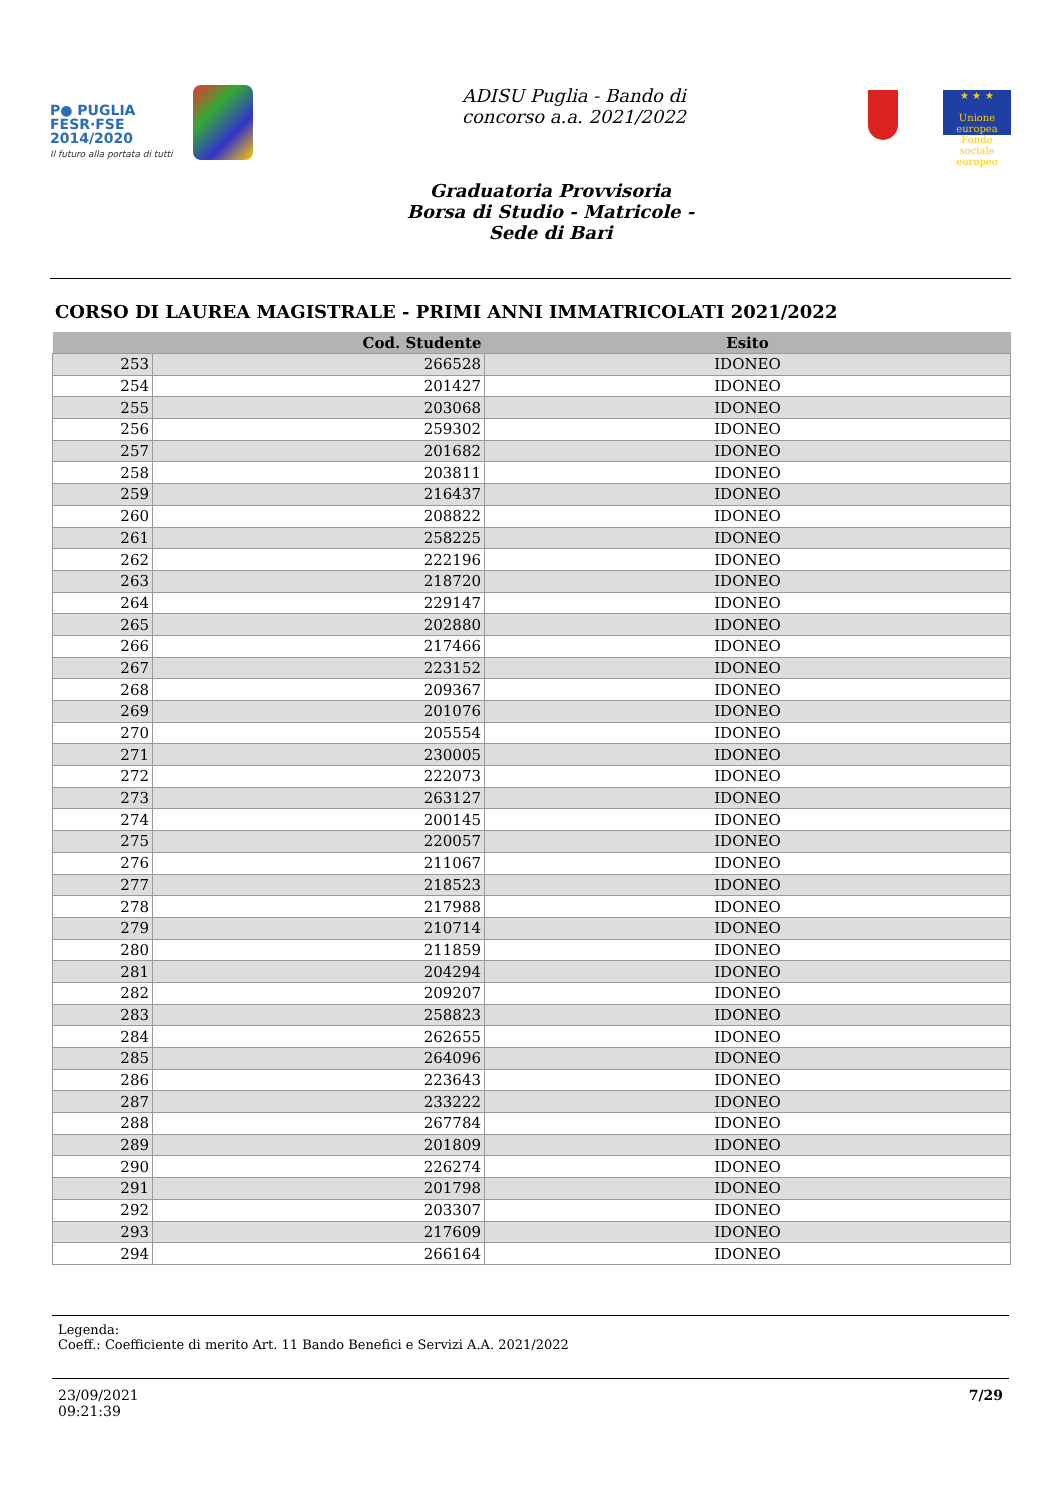P● PUGLIA
FESR·FSE
2014/2020
Il futuro alla portata di tutti
ADISU Puglia - Bando di
concorso a.a. 2021/2022
★ ★ ★
Unione europea Fondo sociale europeo
Graduatoria Provvisoria
Borsa di Studio - Matricole -
Sede di Bari
CORSO DI LAUREA MAGISTRALE - PRIMI ANNI IMMATRICOLATI 2021/2022
| | Cod. Studente | Esito |
| --- | --- | --- |
| 253 | 266528 | IDONEO |
| 254 | 201427 | IDONEO |
| 255 | 203068 | IDONEO |
| 256 | 259302 | IDONEO |
| 257 | 201682 | IDONEO |
| 258 | 203811 | IDONEO |
| 259 | 216437 | IDONEO |
| 260 | 208822 | IDONEO |
| 261 | 258225 | IDONEO |
| 262 | 222196 | IDONEO |
| 263 | 218720 | IDONEO |
| 264 | 229147 | IDONEO |
| 265 | 202880 | IDONEO |
| 266 | 217466 | IDONEO |
| 267 | 223152 | IDONEO |
| 268 | 209367 | IDONEO |
| 269 | 201076 | IDONEO |
| 270 | 205554 | IDONEO |
| 271 | 230005 | IDONEO |
| 272 | 222073 | IDONEO |
| 273 | 263127 | IDONEO |
| 274 | 200145 | IDONEO |
| 275 | 220057 | IDONEO |
| 276 | 211067 | IDONEO |
| 277 | 218523 | IDONEO |
| 278 | 217988 | IDONEO |
| 279 | 210714 | IDONEO |
| 280 | 211859 | IDONEO |
| 281 | 204294 | IDONEO |
| 282 | 209207 | IDONEO |
| 283 | 258823 | IDONEO |
| 284 | 262655 | IDONEO |
| 285 | 264096 | IDONEO |
| 286 | 223643 | IDONEO |
| 287 | 233222 | IDONEO |
| 288 | 267784 | IDONEO |
| 289 | 201809 | IDONEO |
| 290 | 226274 | IDONEO |
| 291 | 201798 | IDONEO |
| 292 | 203307 | IDONEO |
| 293 | 217609 | IDONEO |
| 294 | 266164 | IDONEO |
Legenda:
Coeff.: Coefficiente di merito Art. 11 Bando Benefici e Servizi A.A. 2021/2022
23/09/2021
09:21:39
7/29